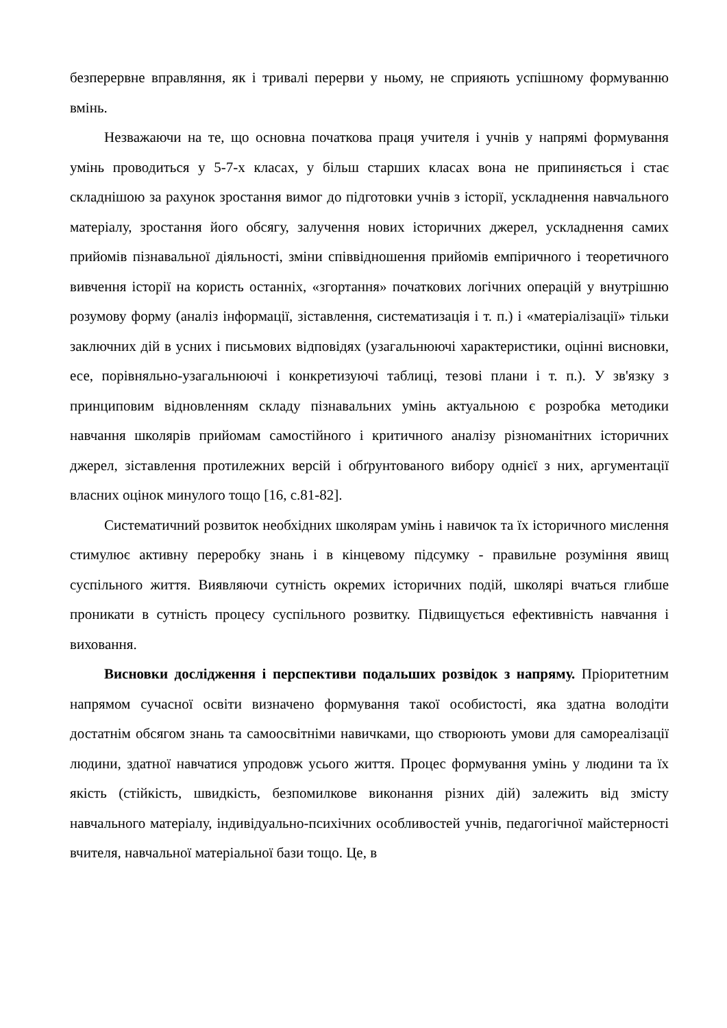безперервне вправляння, як і тривалі перерви у ньому, не сприяють успішному формуванню вмінь.
Незважаючи на те, що основна початкова праця учителя і учнів у напрямі формування умінь проводиться у 5-7-х класах, у більш старших класах вона не припиняється і стає складнішою за рахунок зростання вимог до підготовки учнів з історії, ускладнення навчального матеріалу, зростання його обсягу, залучення нових історичних джерел, ускладнення самих прийомів пізнавальної діяльності, зміни співвідношення прийомів емпіричного і теоретичного вивчення історії на користь останніх, «згортання» початкових логічних операцій у внутрішню розумову форму (аналіз інформації, зіставлення, систематизація і т. п.) і «матеріалізації» тільки заключних дій в усних і письмових відповідях (узагальнюючі характеристики, оцінні висновки, есе, порівняльно-узагальнюючі і конкретизуючі таблиці, тезові плани і т. п.). У зв'язку з принциповим відновленням складу пізнавальних умінь актуальною є розробка методики навчання школярів прийомам самостійного і критичного аналізу різноманітних історичних джерел, зіставлення протилежних версій і обґрунтованого вибору однієї з них, аргументації власних оцінок минулого тощо [16, с.81-82].
Систематичний розвиток необхідних школярам умінь і навичок та їх історичного мислення стимулює активну переробку знань і в кінцевому підсумку - правильне розуміння явищ суспільного життя. Виявляючи сутність окремих історичних подій, школярі вчаться глибше проникати в сутність процесу суспільного розвитку. Підвищується ефективність навчання і виховання.
Висновки дослідження і перспективи подальших розвідок з напряму. Пріоритетним напрямом сучасної освіти визначено формування такої особистості, яка здатна володіти достатнім обсягом знань та самоосвітніми навичками, що створюють умови для самореалізації людини, здатної навчатися упродовж усього життя. Процес формування умінь у людини та їх якість (стійкість, швидкість, безпомилкове виконання різних дій) залежить від змісту навчального матеріалу, індивідуально-психічних особливостей учнів, педагогічної майстерності вчителя, навчальної матеріальної бази тощо. Це, в